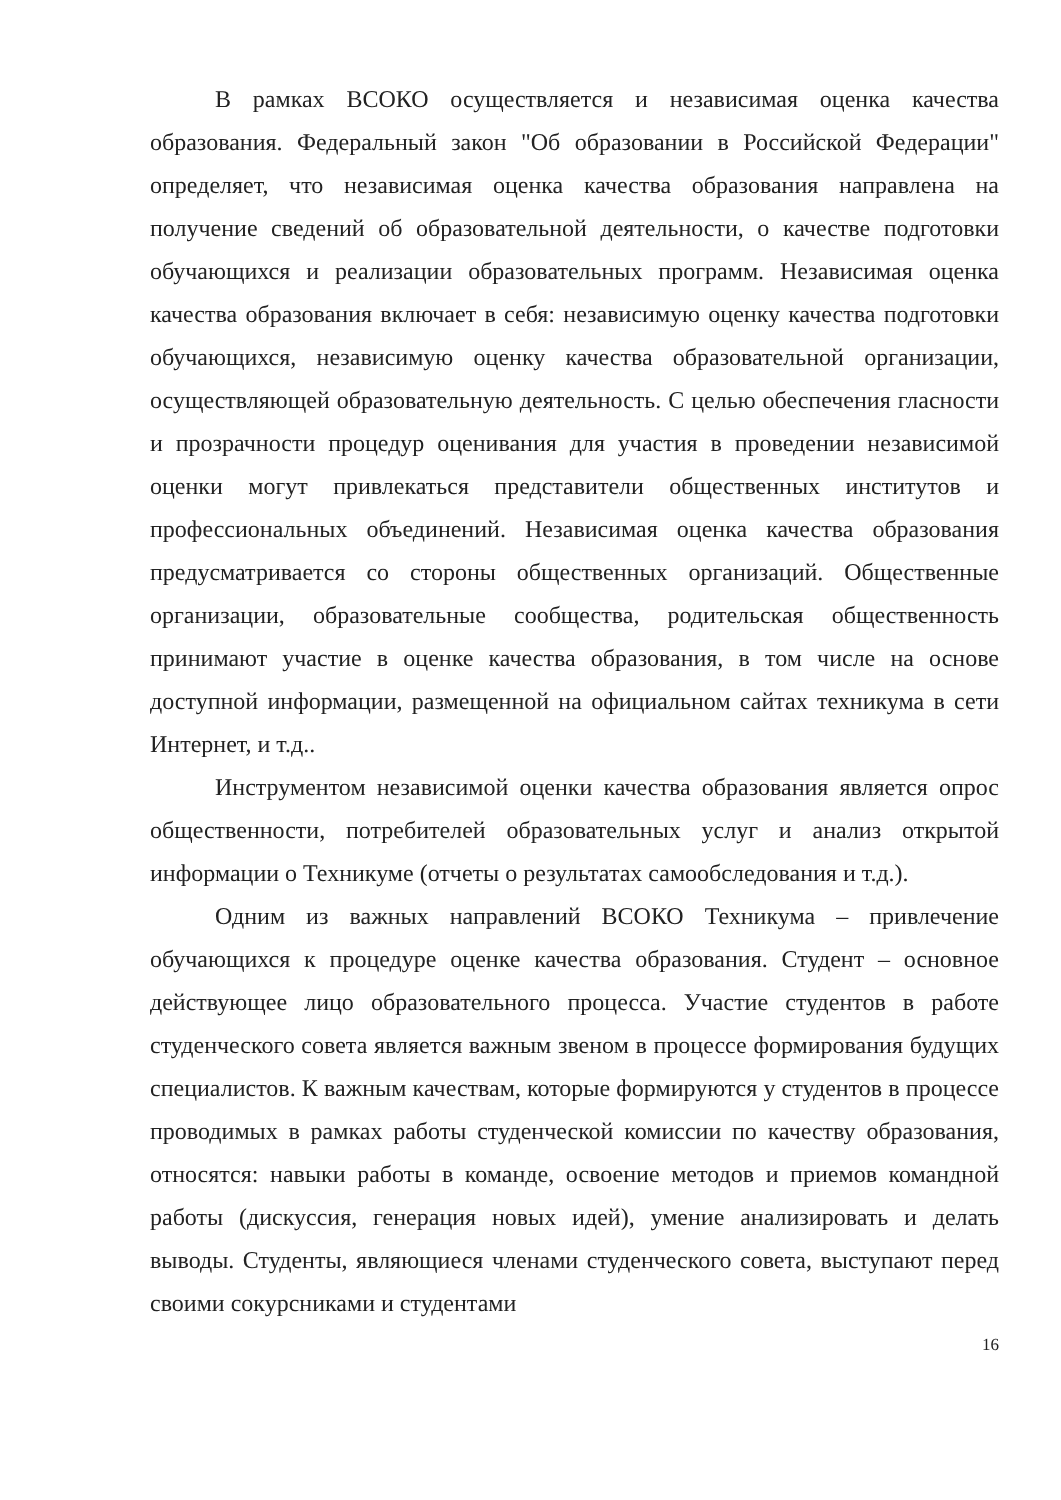В рамках ВСОКО осуществляется и независимая оценка качества образования. Федеральный закон "Об образовании в Российской Федерации" определяет, что независимая оценка качества образования направлена на получение сведений об образовательной деятельности, о качестве подготовки обучающихся и реализации образовательных программ. Независимая оценка качества образования включает в себя: независимую оценку качества подготовки обучающихся, независимую оценку качества образовательной организации, осуществляющей образовательную деятельность. С целью обеспечения гласности и прозрачности процедур оценивания для участия в проведении независимой оценки могут привлекаться представители общественных институтов и профессиональных объединений. Независимая оценка качества образования предусматривается со стороны общественных организаций. Общественные организации, образовательные сообщества, родительская общественность принимают участие в оценке качества образования, в том числе на основе доступной информации, размещенной на официальном сайтах техникума в сети Интернет, и т.д..
Инструментом независимой оценки качества образования является опрос общественности, потребителей образовательных услуг и анализ открытой информации о Техникуме (отчеты о результатах самообследования и т.д.).
Одним из важных направлений ВСОКО Техникума – привлечение обучающихся к процедуре оценке качества образования. Студент – основное действующее лицо образовательного процесса. Участие студентов в работе студенческого совета является важным звеном в процессе формирования будущих специалистов. К важным качествам, которые формируются у студентов в процессе проводимых в рамках работы студенческой комиссии по качеству образования, относятся: навыки работы в команде, освоение методов и приемов командной работы (дискуссия, генерация новых идей), умение анализировать и делать выводы. Студенты, являющиеся членами студенческого совета, выступают перед своими сокурсниками и студентами
16